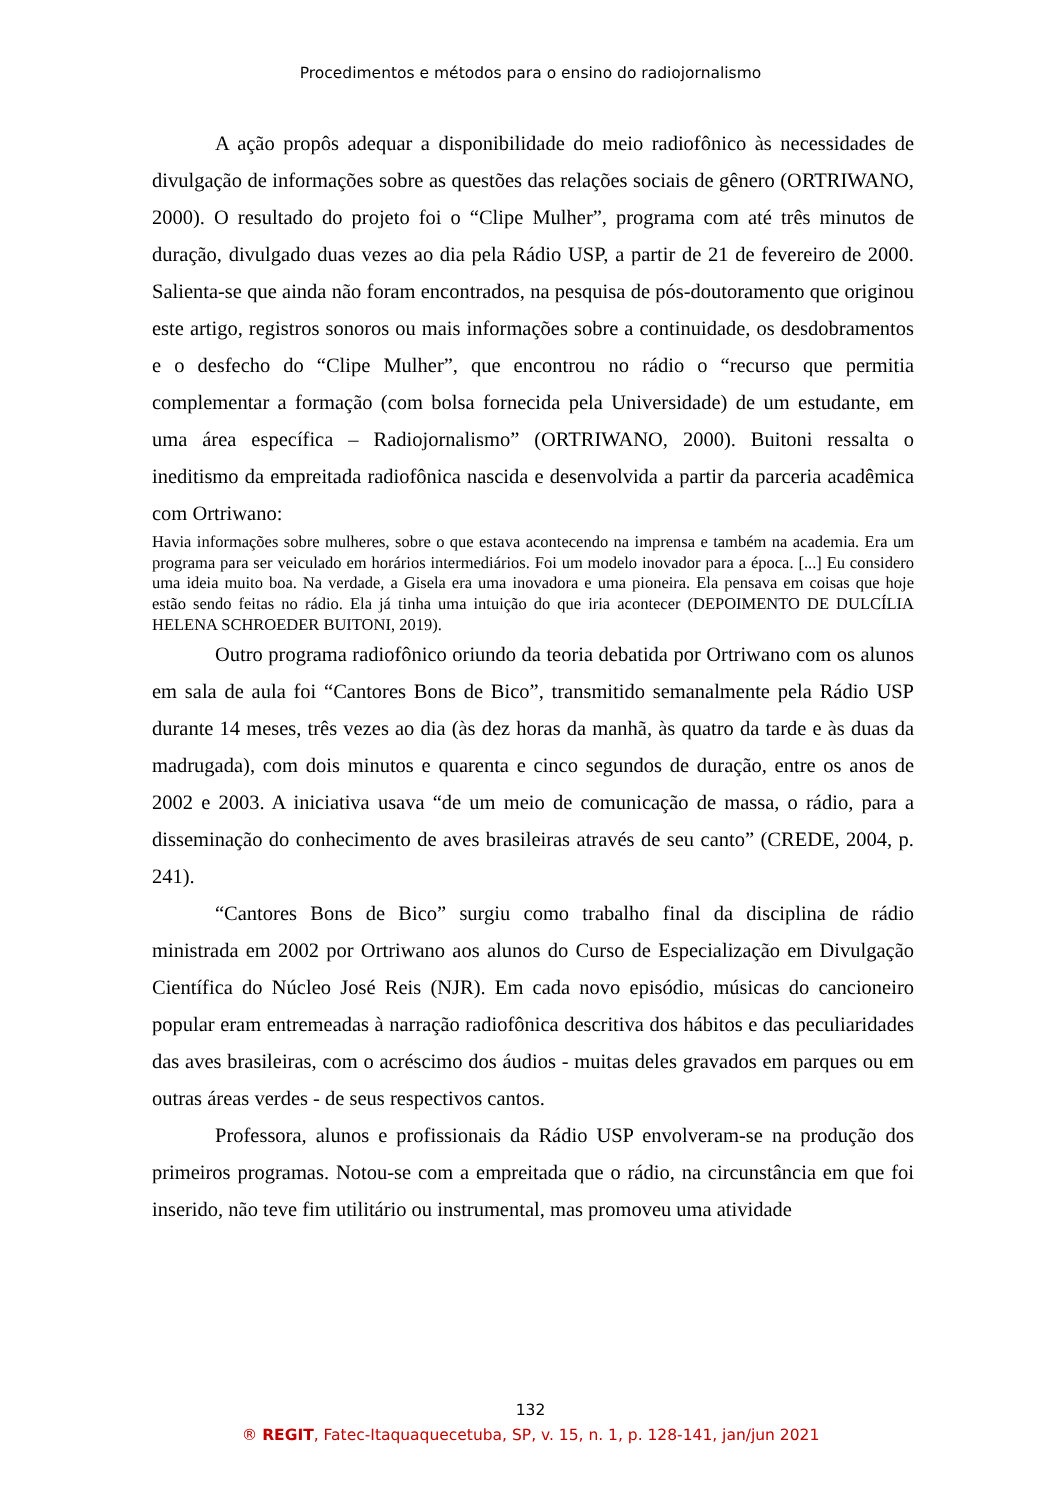Procedimentos e métodos para o ensino do radiojornalismo
A ação propôs adequar a disponibilidade do meio radiofônico às necessidades de divulgação de informações sobre as questões das relações sociais de gênero (ORTRIWANO, 2000). O resultado do projeto foi o “Clipe Mulher”, programa com até três minutos de duração, divulgado duas vezes ao dia pela Rádio USP, a partir de 21 de fevereiro de 2000. Salienta-se que ainda não foram encontrados, na pesquisa de pós-doutoramento que originou este artigo, registros sonoros ou mais informações sobre a continuidade, os desdobramentos e o desfecho do “Clipe Mulher”, que encontrou no rádio o “recurso que permitia complementar a formação (com bolsa fornecida pela Universidade) de um estudante, em uma área específica – Radiojornalismo” (ORTRIWANO, 2000). Buitoni ressalta o ineditismo da empreitada radiofônica nascida e desenvolvida a partir da parceria acadêmica com Ortriwano:
Havia informações sobre mulheres, sobre o que estava acontecendo na imprensa e também na academia. Era um programa para ser veiculado em horários intermediários. Foi um modelo inovador para a época. [...] Eu considero uma ideia muito boa. Na verdade, a Gisela era uma inovadora e uma pioneira. Ela pensava em coisas que hoje estão sendo feitas no rádio. Ela já tinha uma intuição do que iria acontecer (DEPOIMENTO DE DULCÍLIA HELENA SCHROEDER BUITONI, 2019).
Outro programa radiofônico oriundo da teoria debatida por Ortriwano com os alunos em sala de aula foi “Cantores Bons de Bico”, transmitido semanalmente pela Rádio USP durante 14 meses, três vezes ao dia (às dez horas da manhã, às quatro da tarde e às duas da madrugada), com dois minutos e quarenta e cinco segundos de duração, entre os anos de 2002 e 2003. A iniciativa usava “de um meio de comunicação de massa, o rádio, para a disseminação do conhecimento de aves brasileiras através de seu canto” (CREDE, 2004, p. 241).
“Cantores Bons de Bico” surgiu como trabalho final da disciplina de rádio ministrada em 2002 por Ortriwano aos alunos do Curso de Especialização em Divulgação Científica do Núcleo José Reis (NJR). Em cada novo episódio, músicas do cancioneiro popular eram entremeadas à narração radiofônica descritiva dos hábitos e das peculiaridades das aves brasileiras, com o acréscimo dos áudios - muitas deles gravados em parques ou em outras áreas verdes - de seus respectivos cantos.
Professora, alunos e profissionais da Rádio USP envolveram-se na produção dos primeiros programas. Notou-se com a empreitada que o rádio, na circunstância em que foi inserido, não teve fim utilitário ou instrumental, mas promoveu uma atividade
132
® REGIT, Fatec-Itaquaquecetuba, SP, v. 15, n. 1, p. 128-141, jan/jun 2021